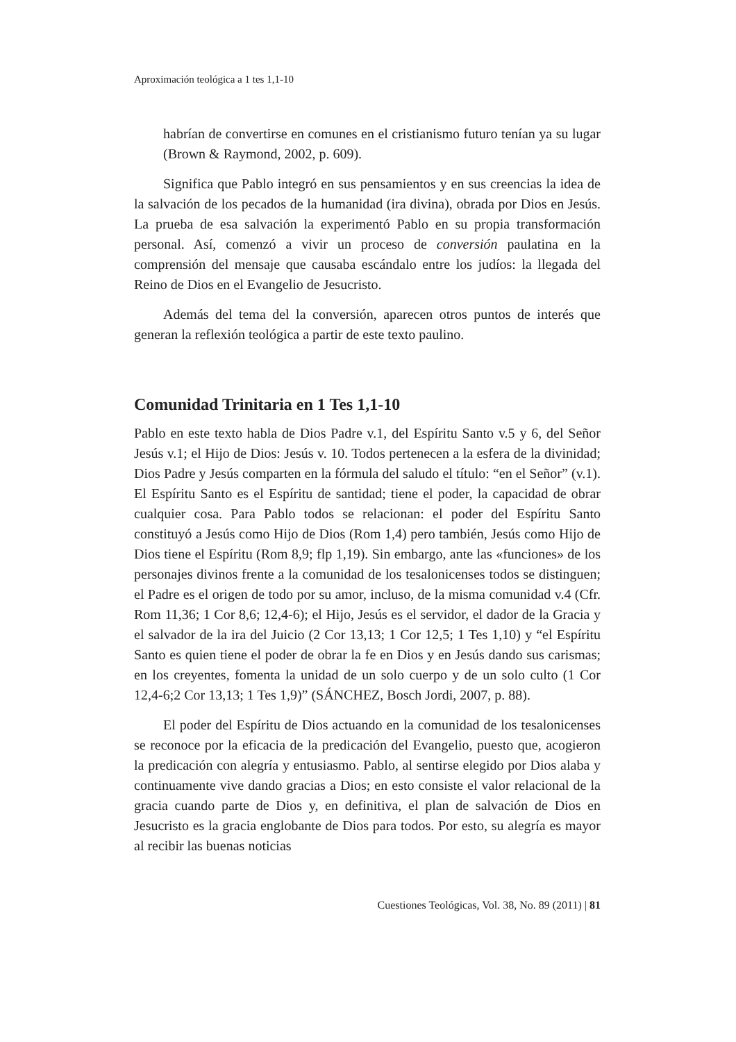Aproximación teológica a 1 tes 1,1-10
habrían de convertirse en comunes en el cristianismo futuro tenían ya su lugar (Brown & Raymond, 2002, p. 609).
Significa que Pablo integró en sus pensamientos y en sus creencias la idea de la salvación de los pecados de la humanidad (ira divina), obrada por Dios en Jesús. La prueba de esa salvación la experimentó Pablo en su propia transformación personal. Así, comenzó a vivir un proceso de conversión paulatina en la comprensión del mensaje que causaba escándalo entre los judíos: la llegada del Reino de Dios en el Evangelio de Jesucristo.
Además del tema del la conversión, aparecen otros puntos de interés que generan la reflexión teológica a partir de este texto paulino.
Comunidad Trinitaria en 1 Tes 1,1-10
Pablo en este texto habla de Dios Padre v.1, del Espíritu Santo v.5 y 6, del Señor Jesús v.1; el Hijo de Dios: Jesús v. 10. Todos pertenecen a la esfera de la divinidad; Dios Padre y Jesús comparten en la fórmula del saludo el título: “en el Señor” (v.1). El Espíritu Santo es el Espíritu de santidad; tiene el poder, la capacidad de obrar cualquier cosa. Para Pablo todos se relacionan: el poder del Espíritu Santo constituyó a Jesús como Hijo de Dios (Rom 1,4) pero también, Jesús como Hijo de Dios tiene el Espíritu (Rom 8,9; flp 1,19). Sin embargo, ante las «funciones» de los personajes divinos frente a la comunidad de los tesalonicenses todos se distinguen; el Padre es el origen de todo por su amor, incluso, de la misma comunidad v.4 (Cfr. Rom 11,36; 1 Cor 8,6; 12,4-6); el Hijo, Jesús es el servidor, el dador de la Gracia y el salvador de la ira del Juicio (2 Cor 13,13; 1 Cor 12,5; 1 Tes 1,10) y “el Espíritu Santo es quien tiene el poder de obrar la fe en Dios y en Jesús dando sus carismas; en los creyentes, fomenta la unidad de un solo cuerpo y de un solo culto (1 Cor 12,4-6;2 Cor 13,13; 1 Tes 1,9)” (SÁNCHEZ, Bosch Jordi, 2007, p. 88).
El poder del Espíritu de Dios actuando en la comunidad de los tesalonicenses se reconoce por la eficacia de la predicación del Evangelio, puesto que, acogieron la predicación con alegría y entusiasmo. Pablo, al sentirse elegido por Dios alaba y continuamente vive dando gracias a Dios; en esto consiste el valor relacional de la gracia cuando parte de Dios y, en definitiva, el plan de salvación de Dios en Jesucristo es la gracia englobante de Dios para todos. Por esto, su alegría es mayor al recibir las buenas noticias
Cuestiones Teológicas, Vol. 38, No. 89 (2011) | 81